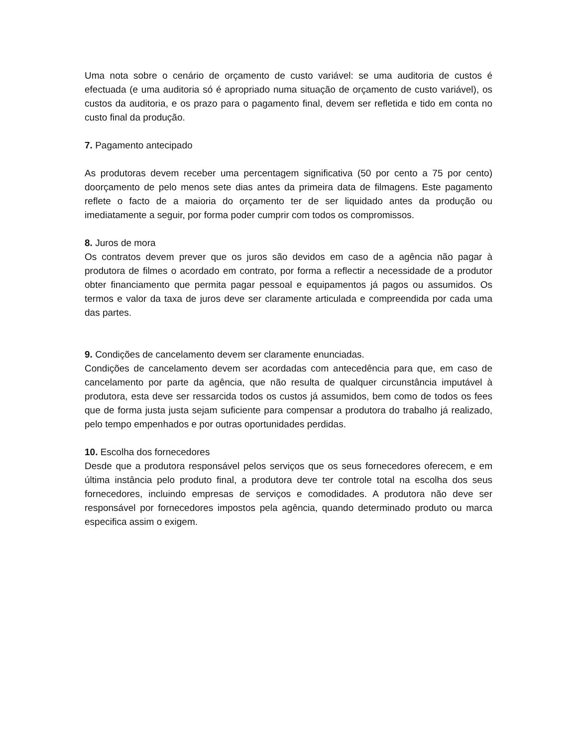Uma nota sobre o cenário de orçamento de custo variável: se uma auditoria de custos é efectuada (e uma auditoria só é apropriado numa situação de orçamento de custo variável), os custos da auditoria, e os prazo para o pagamento final, devem ser refletida e tido em conta no custo final da produção.
7. Pagamento antecipado
As produtoras devem receber uma percentagem significativa (50 por cento a 75 por cento) doorçamento de pelo menos sete dias antes da primeira data de filmagens. Este pagamento reflete o facto de a maioria do orçamento ter de ser liquidado antes da produção ou imediatamente a seguir, por forma poder cumprir com todos os compromissos.
8. Juros de mora
Os contratos devem prever que os juros são devidos em caso de a agência não pagar à produtora de filmes o acordado em contrato, por forma a reflectir a necessidade de a produtor obter financiamento que permita pagar pessoal e equipamentos já pagos ou assumidos. Os termos e valor da taxa de juros deve ser claramente articulada e compreendida por cada uma das partes.
9. Condições de cancelamento devem ser claramente enunciadas.
Condições de cancelamento devem ser acordadas com antecedência para que, em caso de cancelamento por parte da agência, que não resulta de qualquer circunstância imputável à produtora, esta deve ser ressarcida todos os custos já assumidos, bem como de todos os fees que de forma justa justa sejam suficiente para compensar a produtora do trabalho já realizado, pelo tempo empenhados e por outras oportunidades perdidas.
10. Escolha dos fornecedores
Desde que a produtora responsável pelos serviços que os seus fornecedores oferecem, e em última instância pelo produto final, a produtora deve ter controle total na escolha dos seus fornecedores, incluindo empresas de serviços e comodidades. A produtora não deve ser responsável por fornecedores impostos pela agência, quando determinado produto ou marca especifica assim o exigem.